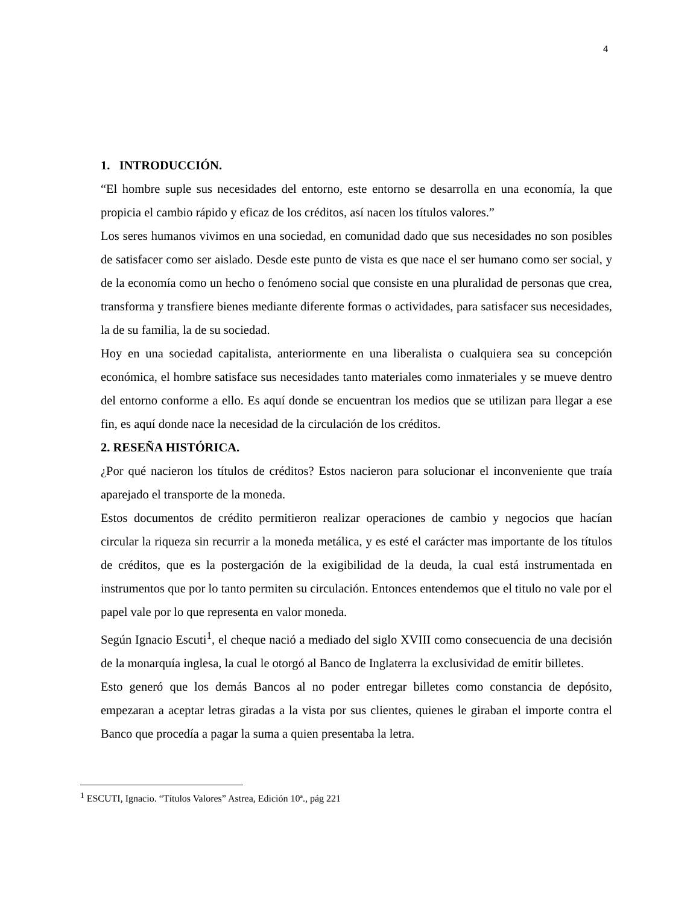4
1. INTRODUCCIÓN.
“El hombre suple sus necesidades del entorno, este entorno se desarrolla en una economía, la que propicia el cambio rápido y eficaz de los créditos, así nacen los títulos valores.”
Los seres humanos vivimos en una sociedad, en comunidad dado que sus necesidades no son posibles de satisfacer como ser aislado. Desde este punto de vista es que nace el ser humano como ser social, y de la economía como un hecho o fenómeno social que consiste en una pluralidad de personas que crea, transforma y transfiere bienes mediante diferente formas o actividades, para satisfacer sus necesidades, la de su familia, la de su sociedad.
Hoy en una sociedad capitalista, anteriormente en una liberalista o cualquiera sea su concepción económica, el hombre satisface sus necesidades tanto materiales como inmateriales y se mueve dentro del entorno conforme a ello. Es aquí donde se encuentran los medios que se utilizan para llegar a ese fin, es aquí donde nace la necesidad de la circulación de los créditos.
2. RESEÑA HISTÓRICA.
¿Por qué nacieron los títulos de créditos? Estos nacieron para solucionar el inconveniente que traía aparejado el transporte de la moneda.
Estos documentos de crédito permitieron realizar operaciones de cambio y negocios que hacían circular la riqueza sin recurrir a la moneda metálica, y es esté el carácter mas importante de los títulos de créditos, que es la postergación de la exigibilidad de la deuda, la cual está instrumentada en instrumentos que por lo tanto permiten su circulación. Entonces entendemos que el titulo no vale por el papel vale por lo que representa en valor moneda.
Según Ignacio Escuti<sup>1</sup>, el cheque nació a mediado del siglo XVIII como consecuencia de una decisión de la monarquía inglesa, la cual le otorgó al Banco de Inglaterra la exclusividad de emitir billetes.
Esto generó que los demás Bancos al no poder entregar billetes como constancia de depósito, empezaran a aceptar letras giradas a la vista por sus clientes, quienes le giraban el importe contra el Banco que procedía a pagar la suma a quien presentaba la letra.
<sup>1</sup> ESCUTI, Ignacio. “Títulos Valores” Astrea, Edición 10ª., pág 221